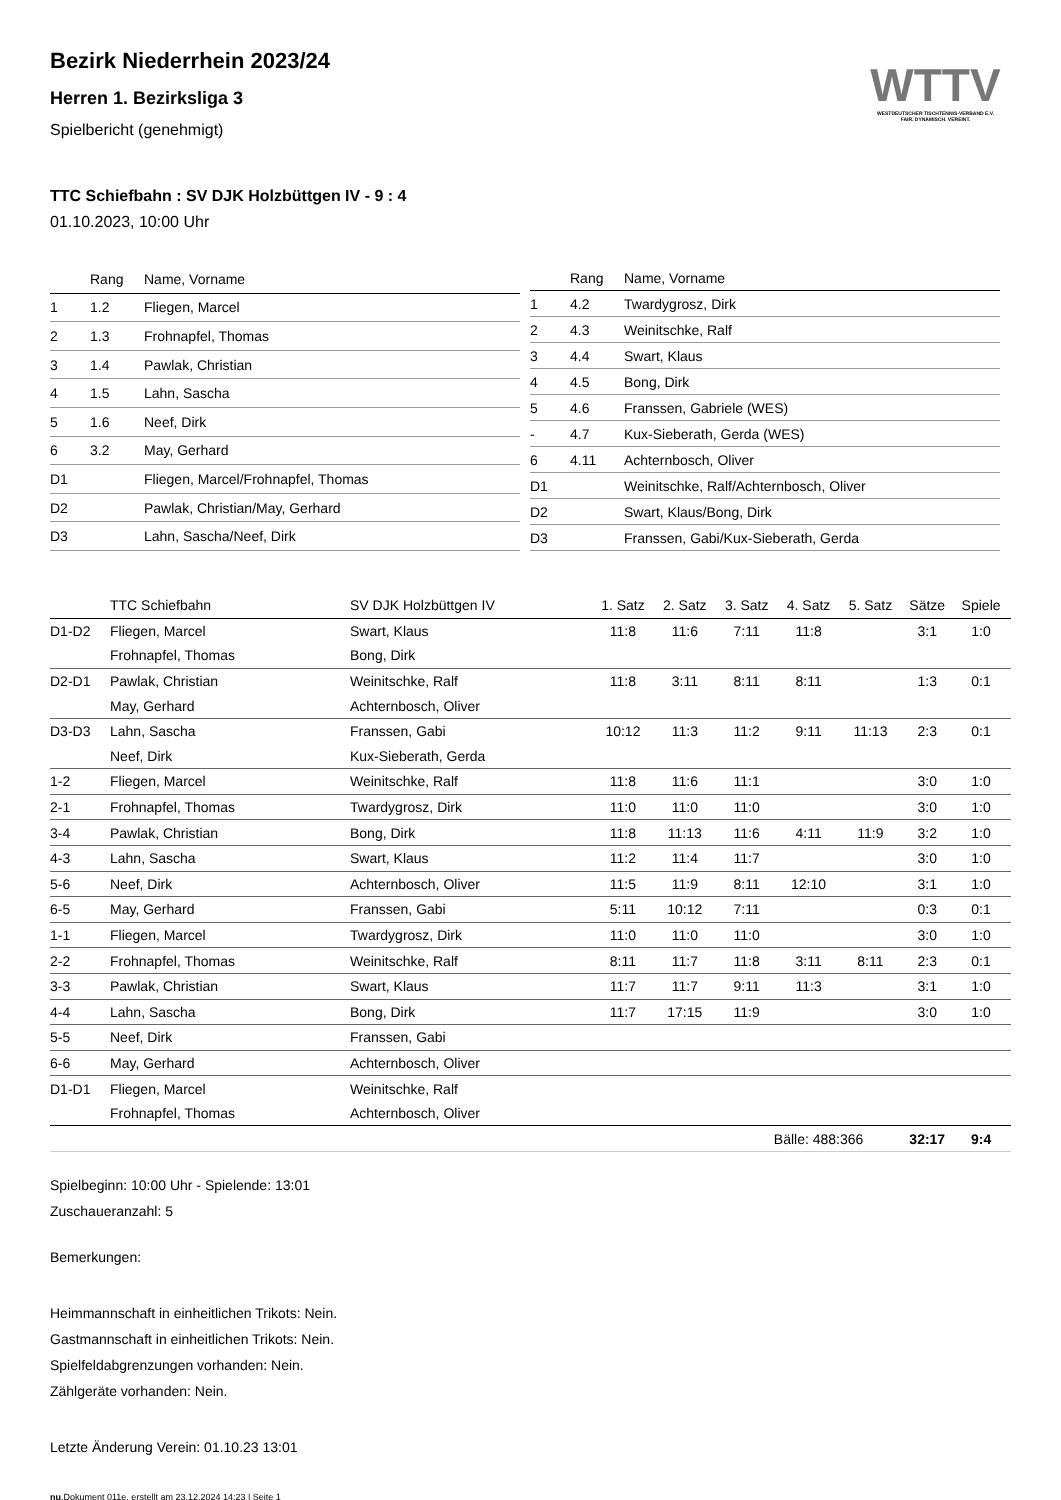WTTV
WESTDEUTSCHER TISCHTENNIS-VERBAND E.V.
FAIR. DYNAMISCH. VEREINT.
Bezirk Niederrhein 2023/24
Herren 1. Bezirksliga 3
Spielbericht (genehmigt)
TTC Schiefbahn : SV DJK Holzbüttgen IV - 9 : 4
01.10.2023, 10:00 Uhr
| | Rang | Name, Vorname |
| --- | --- | --- |
| 1 | 1.2 | Fliegen, Marcel |
| 2 | 1.3 | Frohnapfel, Thomas |
| 3 | 1.4 | Pawlak, Christian |
| 4 | 1.5 | Lahn, Sascha |
| 5 | 1.6 | Neef, Dirk |
| 6 | 3.2 | May, Gerhard |
| D1 | | Fliegen, Marcel/Frohnapfel, Thomas |
| D2 | | Pawlak, Christian/May, Gerhard |
| D3 | | Lahn, Sascha/Neef, Dirk |
| | Rang | Name, Vorname |
| --- | --- | --- |
| 1 | 4.2 | Twardygrosz, Dirk |
| 2 | 4.3 | Weinitschke, Ralf |
| 3 | 4.4 | Swart, Klaus |
| 4 | 4.5 | Bong, Dirk |
| 5 | 4.6 | Franssen, Gabriele (WES) |
| - | 4.7 | Kux-Sieberath, Gerda (WES) |
| 6 | 4.11 | Achternbosch, Oliver |
| D1 | | Weinitschke, Ralf/Achternbosch, Oliver |
| D2 | | Swart, Klaus/Bong, Dirk |
| D3 | | Franssen, Gabi/Kux-Sieberath, Gerda |
| | TTC Schiefbahn | SV DJK Holzbüttgen IV | 1. Satz | 2. Satz | 3. Satz | 4. Satz | 5. Satz | Sätze | Spiele |
| --- | --- | --- | --- | --- | --- | --- | --- | --- | --- |
| D1-D2 | Fliegen, Marcel | Swart, Klaus | 11:8 | 11:6 | 7:11 | 11:8 | | 3:1 | 1:0 |
| | Frohnapfel, Thomas | Bong, Dirk | | | | | | | |
| D2-D1 | Pawlak, Christian | Weinitschke, Ralf | 11:8 | 3:11 | 8:11 | 8:11 | | 1:3 | 0:1 |
| | May, Gerhard | Achternbosch, Oliver | | | | | | | |
| D3-D3 | Lahn, Sascha | Franssen, Gabi | 10:12 | 11:3 | 11:2 | 9:11 | 11:13 | 2:3 | 0:1 |
| | Neef, Dirk | Kux-Sieberath, Gerda | | | | | | | |
| 1-2 | Fliegen, Marcel | Weinitschke, Ralf | 11:8 | 11:6 | 11:1 | | | 3:0 | 1:0 |
| 2-1 | Frohnapfel, Thomas | Twardygrosz, Dirk | 11:0 | 11:0 | 11:0 | | | 3:0 | 1:0 |
| 3-4 | Pawlak, Christian | Bong, Dirk | 11:8 | 11:13 | 11:6 | 4:11 | 11:9 | 3:2 | 1:0 |
| 4-3 | Lahn, Sascha | Swart, Klaus | 11:2 | 11:4 | 11:7 | | | 3:0 | 1:0 |
| 5-6 | Neef, Dirk | Achternbosch, Oliver | 11:5 | 11:9 | 8:11 | 12:10 | | 3:1 | 1:0 |
| 6-5 | May, Gerhard | Franssen, Gabi | 5:11 | 10:12 | 7:11 | | | 0:3 | 0:1 |
| 1-1 | Fliegen, Marcel | Twardygrosz, Dirk | 11:0 | 11:0 | 11:0 | | | 3:0 | 1:0 |
| 2-2 | Frohnapfel, Thomas | Weinitschke, Ralf | 8:11 | 11:7 | 11:8 | 3:11 | 8:11 | 2:3 | 0:1 |
| 3-3 | Pawlak, Christian | Swart, Klaus | 11:7 | 11:7 | 9:11 | 11:3 | | 3:1 | 1:0 |
| 4-4 | Lahn, Sascha | Bong, Dirk | 11:7 | 17:15 | 11:9 | | | 3:0 | 1:0 |
| 5-5 | Neef, Dirk | Franssen, Gabi | | | | | | | |
| 6-6 | May, Gerhard | Achternbosch, Oliver | | | | | | | |
| D1-D1 | Fliegen, Marcel | Weinitschke, Ralf | | | | | | | |
| | Frohnapfel, Thomas | Achternbosch, Oliver | | | | | | | |
| | | | | Bälle: 488:366 | | | | 32:17 | 9:4 |
Spielbeginn: 10:00 Uhr - Spielende: 13:01
Zuschaueranzahl: 5
Bemerkungen:
Heimmannschaft in einheitlichen Trikots: Nein.
Gastmannschaft in einheitlichen Trikots: Nein.
Spielfeldabgrenzungen vorhanden: Nein.
Zählgeräte vorhanden: Nein.
Letzte Änderung Verein: 01.10.23 13:01
nu.Dokument 011e, erstellt am 23.12.2024 14:23 | Seite 1